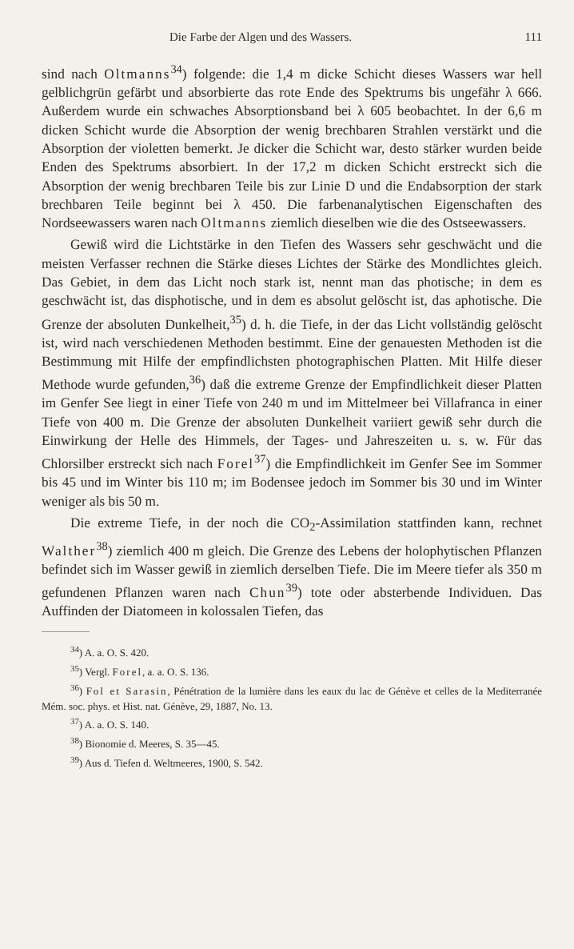Die Farbe der Algen und des Wassers. 111
sind nach Oltmanns<sup>34</sup>) folgende: die 1,4 m dicke Schicht dieses Wassers war hell gelblichgrün gefärbt und absorbierte das rote Ende des Spektrums bis ungefähr λ 666. Außerdem wurde ein schwaches Absorptionsband bei λ 605 beobachtet. In der 6,6 m dicken Schicht wurde die Absorption der wenig brechbaren Strahlen verstärkt und die Absorption der violetten bemerkt. Je dicker die Schicht war, desto stärker wurden beide Enden des Spektrums absorbiert. In der 17,2 m dicken Schicht erstreckt sich die Absorption der wenig brechbaren Teile bis zur Linie D und die Endabsorption der stark brechbaren Teile beginnt bei λ 450. Die farbenanalytischen Eigenschaften des Nordseewassers waren nach Oltmanns ziemlich dieselben wie die des Ostseewassers.
Gewiß wird die Lichtstärke in den Tiefen des Wassers sehr geschwächt und die meisten Verfasser rechnen die Stärke dieses Lichtes der Stärke des Mondlichtes gleich. Das Gebiet, in dem das Licht noch stark ist, nennt man das photische; in dem es geschwächt ist, das disphotische, und in dem es absolut gelöscht ist, das aphotische. Die Grenze der absoluten Dunkelheit,<sup>35</sup>) d. h. die Tiefe, in der das Licht vollständig gelöscht ist, wird nach verschiedenen Methoden bestimmt. Eine der genauesten Methoden ist die Bestimmung mit Hilfe der empfindlichsten photographischen Platten. Mit Hilfe dieser Methode wurde gefunden,<sup>36</sup>) daß die extreme Grenze der Empfindlichkeit dieser Platten im Genfer See liegt in einer Tiefe von 240 m und im Mittelmeer bei Villafranca in einer Tiefe von 400 m. Die Grenze der absoluten Dunkelheit variiert gewiß sehr durch die Einwirkung der Helle des Himmels, der Tages- und Jahreszeiten u. s. w. Für das Chlorsilber erstreckt sich nach Forel<sup>37</sup>) die Empfindlichkeit im Genfer See im Sommer bis 45 und im Winter bis 110 m; im Bodensee jedoch im Sommer bis 30 und im Winter weniger als bis 50 m.
Die extreme Tiefe, in der noch die CO<sub>2</sub>-Assimilation stattfinden kann, rechnet Walther<sup>38</sup>) ziemlich 400 m gleich. Die Grenze des Lebens der holophytischen Pflanzen befindet sich im Wasser gewiß in ziemlich derselben Tiefe. Die im Meere tiefer als 350 m gefundenen Pflanzen waren nach Chun<sup>39</sup>) tote oder absterbende Individuen. Das Auffinden der Diatomeen in kolossalen Tiefen, das
<sup>34</sup>) A. a. O. S. 420.
<sup>35</sup>) Vergl. Forel, a. a. O. S. 136.
<sup>36</sup>) Fol et Sarasin, Pénétration de la lumière dans les eaux du lac de Génève et celles de la Mediterranée Mém. soc. phys. et Hist. nat. Génève, 29, 1887, No. 13.
<sup>37</sup>) A. a. O. S. 140.
<sup>38</sup>) Bionomie d. Meeres, S. 35—45.
<sup>39</sup>) Aus d. Tiefen d. Weltmeeres, 1900, S. 542.